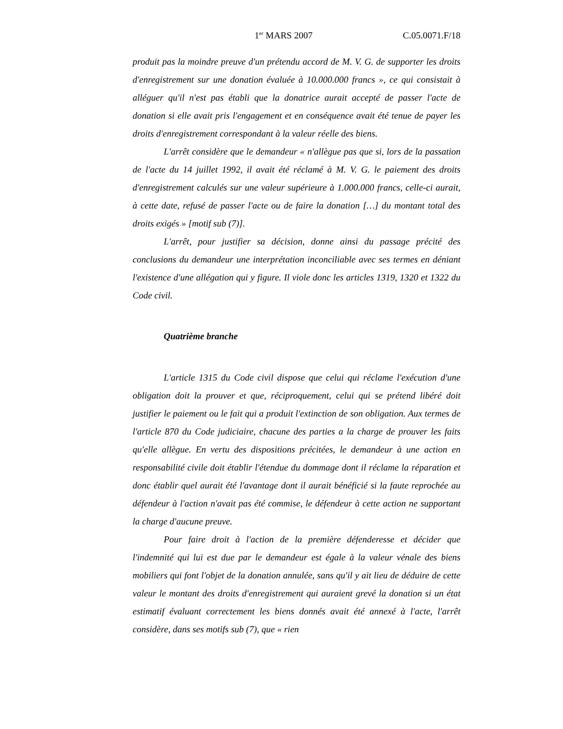1<sup>er</sup> MARS 2007 C.05.0071.F/18
produit pas la moindre preuve d'un prétendu accord de M. V. G. de supporter les droits d'enregistrement sur une donation évaluée à 10.000.000 francs », ce qui consistait à alléguer qu'il n'est pas établi que la donatrice aurait accepté de passer l'acte de donation si elle avait pris l'engagement et en conséquence avait été tenue de payer les droits d'enregistrement correspondant à la valeur réelle des biens.
L'arrêt considère que le demandeur « n'allègue pas que si, lors de la passation de l'acte du 14 juillet 1992, il avait été réclamé à M. V. G. le paiement des droits d'enregistrement calculés sur une valeur supérieure à 1.000.000 francs, celle-ci aurait, à cette date, refusé de passer l'acte ou de faire la donation […] du montant total des droits exigés » [motif sub (7)].
L'arrêt, pour justifier sa décision, donne ainsi du passage précité des conclusions du demandeur une interprétation inconciliable avec ses termes en déniant l'existence d'une allégation qui y figure. Il viole donc les articles 1319, 1320 et 1322 du Code civil.
Quatrième branche
L'article 1315 du Code civil dispose que celui qui réclame l'exécution d'une obligation doit la prouver et que, réciproquement, celui qui se prétend libéré doit justifier le paiement ou le fait qui a produit l'extinction de son obligation. Aux termes de l'article 870 du Code judiciaire, chacune des parties a la charge de prouver les faits qu'elle allègue. En vertu des dispositions précitées, le demandeur à une action en responsabilité civile doit établir l'étendue du dommage dont il réclame la réparation et donc établir quel aurait été l'avantage dont il aurait bénéficié si la faute reprochée au défendeur à l'action n'avait pas été commise, le défendeur à cette action ne supportant la charge d'aucune preuve.
Pour faire droit à l'action de la première défenderesse et décider que l'indemnité qui lui est due par le demandeur est égale à la valeur vénale des biens mobiliers qui font l'objet de la donation annulée, sans qu'il y ait lieu de déduire de cette valeur le montant des droits d'enregistrement qui auraient grevé la donation si un état estimatif évaluant correctement les biens donnés avait été annexé à l'acte, l'arrêt considère, dans ses motifs sub (7), que « rien